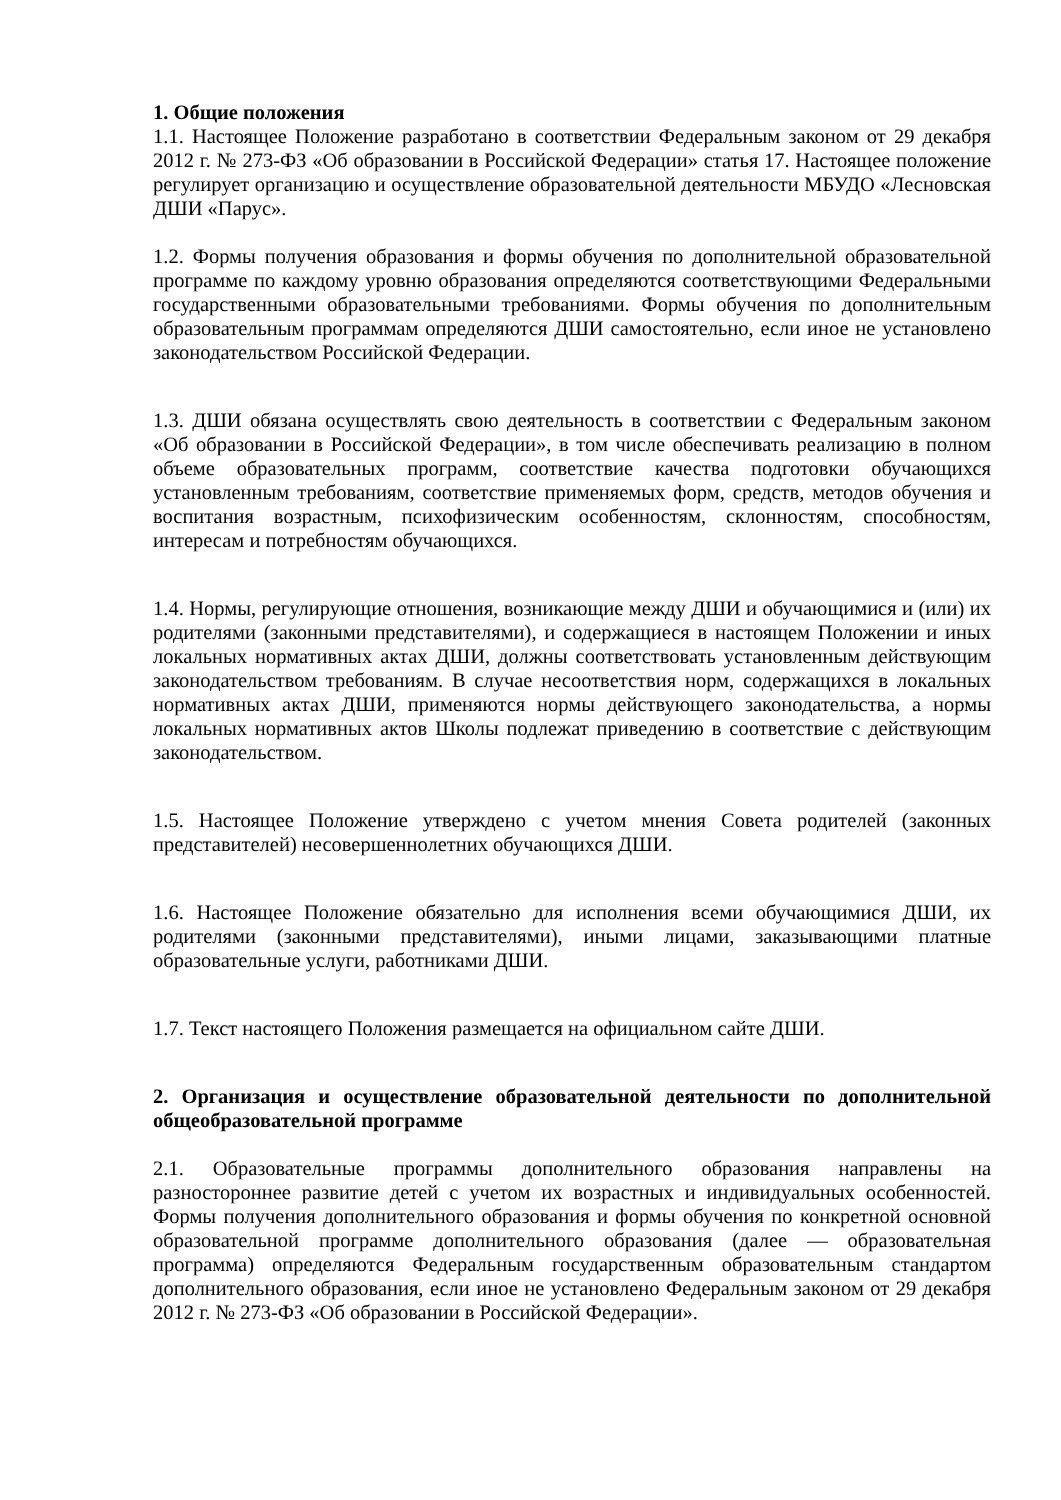1. Общие положения
1.1. Настоящее Положение разработано в соответствии Федеральным законом от 29 декабря 2012 г. № 273-ФЗ «Об образовании в Российской Федерации» статья 17. Настоящее положение регулирует организацию и осуществление образовательной деятельности МБУДО «Лесновская ДШИ «Парус».
1.2. Формы получения образования и формы обучения по дополнительной образовательной программе по каждому уровню образования определяются соответствующими Федеральными государственными образовательными требованиями. Формы обучения по дополнительным образовательным программам определяются ДШИ самостоятельно, если иное не установлено законодательством Российской Федерации.
1.3. ДШИ обязана осуществлять свою деятельность в соответствии с Федеральным законом «Об образовании в Российской Федерации», в том числе обеспечивать реализацию в полном объеме образовательных программ, соответствие качества подготовки обучающихся установленным требованиям, соответствие применяемых форм, средств, методов обучения и воспитания возрастным, психофизическим особенностям, склонностям, способностям, интересам и потребностям обучающихся.
1.4. Нормы, регулирующие отношения, возникающие между ДШИ и обучающимися и (или) их родителями (законными представителями), и содержащиеся в настоящем Положении и иных локальных нормативных актах ДШИ, должны соответствовать установленным действующим законодательством требованиям. В случае несоответствия норм, содержащихся в локальных нормативных актах ДШИ, применяются нормы действующего законодательства, а нормы локальных нормативных актов Школы подлежат приведению в соответствие с действующим законодательством.
1.5. Настоящее Положение утверждено с учетом мнения Совета родителей (законных представителей) несовершеннолетних обучающихся ДШИ.
1.6. Настоящее Положение обязательно для исполнения всеми обучающимися ДШИ, их родителями (законными представителями), иными лицами, заказывающими платные образовательные услуги, работниками ДШИ.
1.7. Текст настоящего Положения размещается на официальном сайте ДШИ.
2. Организация и осуществление образовательной деятельности по дополнительной общеобразовательной программе
2.1. Образовательные программы дополнительного образования направлены на разностороннее развитие детей с учетом их возрастных и индивидуальных особенностей. Формы получения дополнительного образования и формы обучения по конкретной основной образовательной программе дополнительного образования (далее — образовательная программа) определяются Федеральным государственным образовательным стандартом дополнительного образования, если иное не установлено Федеральным законом от 29 декабря 2012 г. № 273-ФЗ «Об образовании в Российской Федерации».